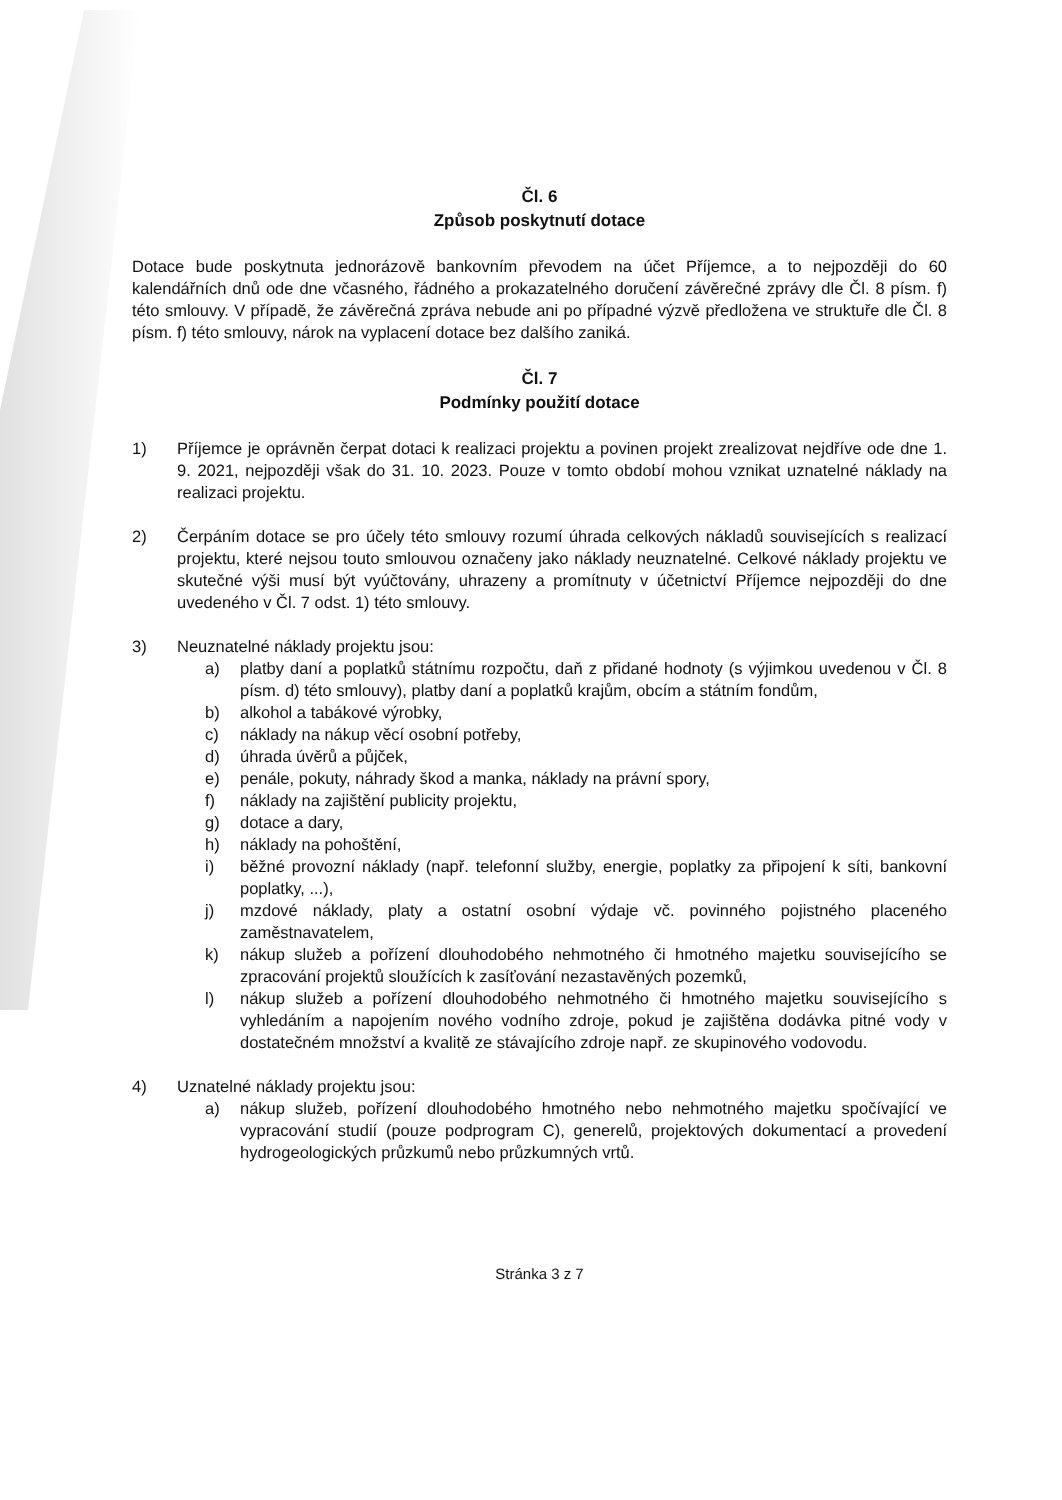Čl. 6
Způsob poskytnutí dotace
Dotace bude poskytnuta jednorázově bankovním převodem na účet Příjemce, a to nejpozději do 60 kalendářních dnů ode dne včasného, řádného a prokazatelného doručení závěrečné zprávy dle Čl. 8 písm. f) této smlouvy. V případě, že závěrečná zpráva nebude ani po případné výzvě předložena ve struktuře dle Čl. 8 písm. f) této smlouvy, nárok na vyplacení dotace bez dalšího zaniká.
Čl. 7
Podmínky použití dotace
1) Příjemce je oprávněn čerpat dotaci k realizaci projektu a povinen projekt zrealizovat nejdříve ode dne 1. 9. 2021, nejpozději však do 31. 10. 2023. Pouze v tomto období mohou vznikat uznatelné náklady na realizaci projektu.
2) Čerpáním dotace se pro účely této smlouvy rozumí úhrada celkových nákladů souvisejících s realizací projektu, které nejsou touto smlouvou označeny jako náklady neuznatelné. Celkové náklady projektu ve skutečné výši musí být vyúčtovány, uhrazeny a promítnuty v účetnictví Příjemce nejpozději do dne uvedeného v Čl. 7 odst. 1) této smlouvy.
3) Neuznatelné náklady projektu jsou:
a) platby daní a poplatků státnímu rozpočtu, daň z přidané hodnoty (s výjimkou uvedenou v Čl. 8 písm. d) této smlouvy), platby daní a poplatků krajům, obcím a státním fondům,
b) alkohol a tabákové výrobky,
c) náklady na nákup věcí osobní potřeby,
d) úhrada úvěrů a půjček,
e) penále, pokuty, náhrady škod a manka, náklady na právní spory,
f) náklady na zajištění publicity projektu,
g) dotace a dary,
h) náklady na pohoštění,
i) běžné provozní náklady (např. telefonní služby, energie, poplatky za připojení k síti, bankovní poplatky, ...),
j) mzdové náklady, platy a ostatní osobní výdaje vč. povinného pojistného placeného zaměstnavatelem,
k) nákup služeb a pořízení dlouhodobého nehmotného či hmotného majetku souvisejícího se zpracování projektů sloužících k zasíťování nezastavěných pozemků,
l) nákup služeb a pořízení dlouhodobého nehmotného či hmotného majetku souvisejícího s vyhledáním a napojením nového vodního zdroje, pokud je zajištěna dodávka pitné vody v dostatečném množství a kvalitě ze stávajícího zdroje např. ze skupinového vodovodu.
4) Uznatelné náklady projektu jsou:
a) nákup služeb, pořízení dlouhodobého hmotného nebo nehmotného majetku spočívající ve vypracování studií (pouze podprogram C), generelů, projektových dokumentací a provedení hydrogeologických průzkumů nebo průzkumných vrtů.
Stránka 3 z 7